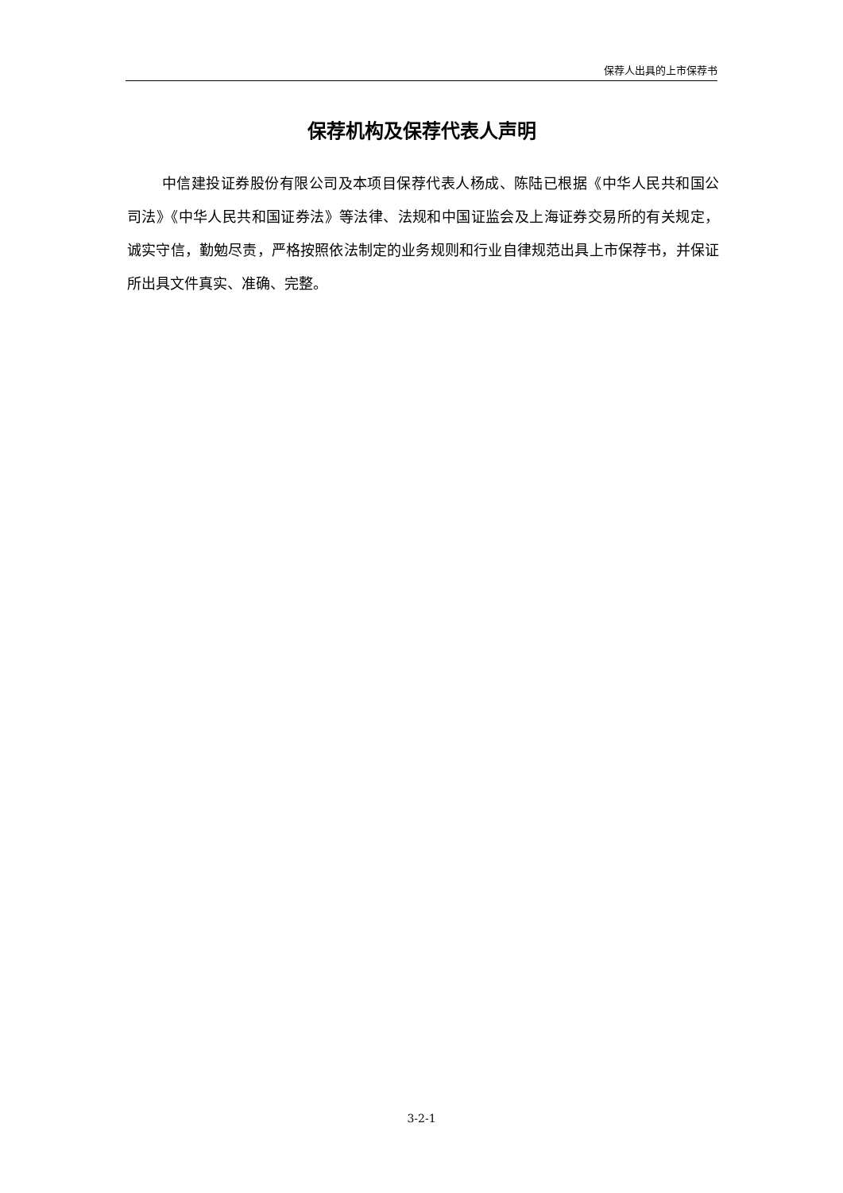保荐人出具的上市保荐书
保荐机构及保荐代表人声明
中信建投证券股份有限公司及本项目保荐代表人杨成、陈陆已根据《中华人民共和国公司法》《中华人民共和国证券法》等法律、法规和中国证监会及上海证券交易所的有关规定，诚实守信，勤勉尽责，严格按照依法制定的业务规则和行业自律规范出具上市保荐书，并保证所出具文件真实、准确、完整。
3-2-1